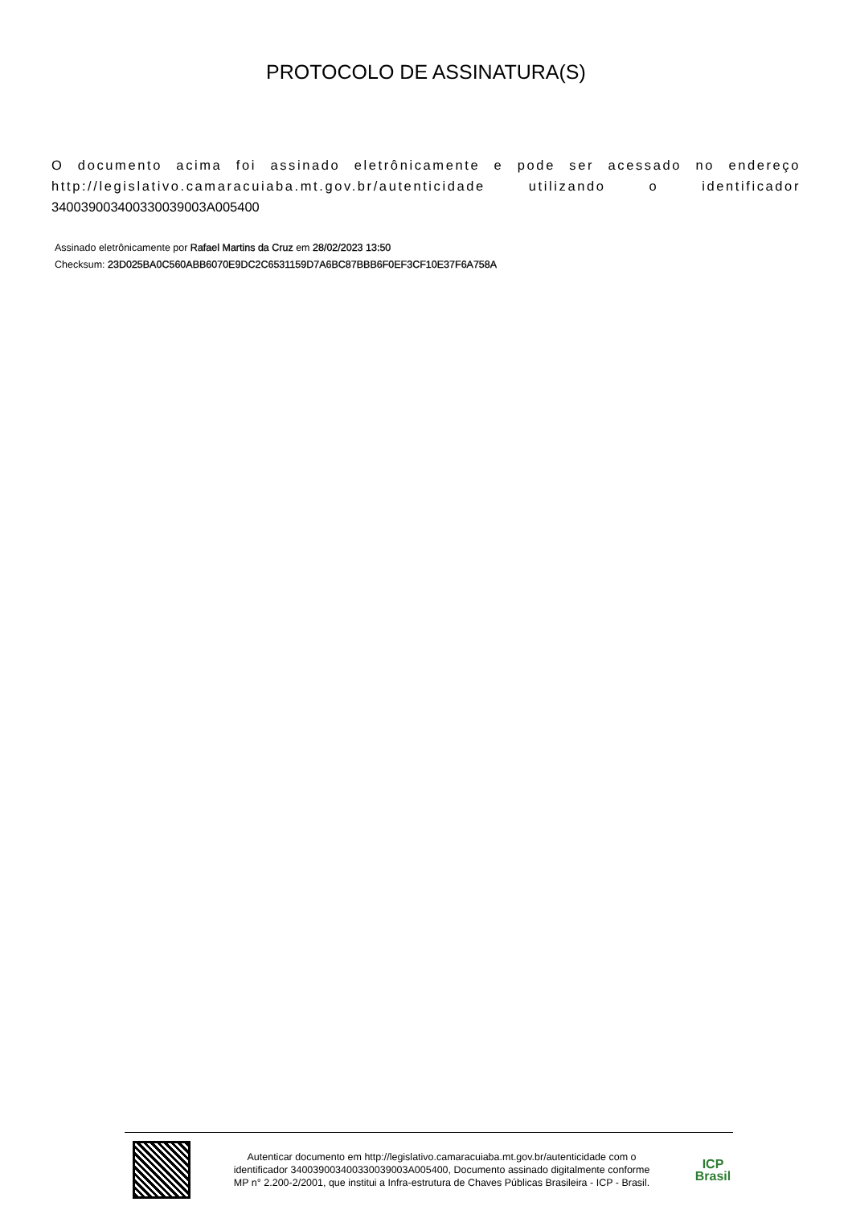PROTOCOLO DE ASSINATURA(S)
O documento acima foi assinado eletrônicamente e pode ser acessado no endereço http://legislativo.camaracuiaba.mt.gov.br/autenticidade utilizando o identificador 340039003400330039003A005400
Assinado eletrônicamente por Rafael Martins da Cruz em 28/02/2023 13:50
Checksum: 23D025BA0C560ABB6070E9DC2C6531159D7A6BC87BBB6F0EF3CF10E37F6A758A
Autenticar documento em http://legislativo.camaracuiaba.mt.gov.br/autenticidade com o identificador 340039003400330039003A005400, Documento assinado digitalmente conforme MP n° 2.200-2/2001, que institui a Infra-estrutura de Chaves Públicas Brasileira - ICP - Brasil.
ICP
Brasil